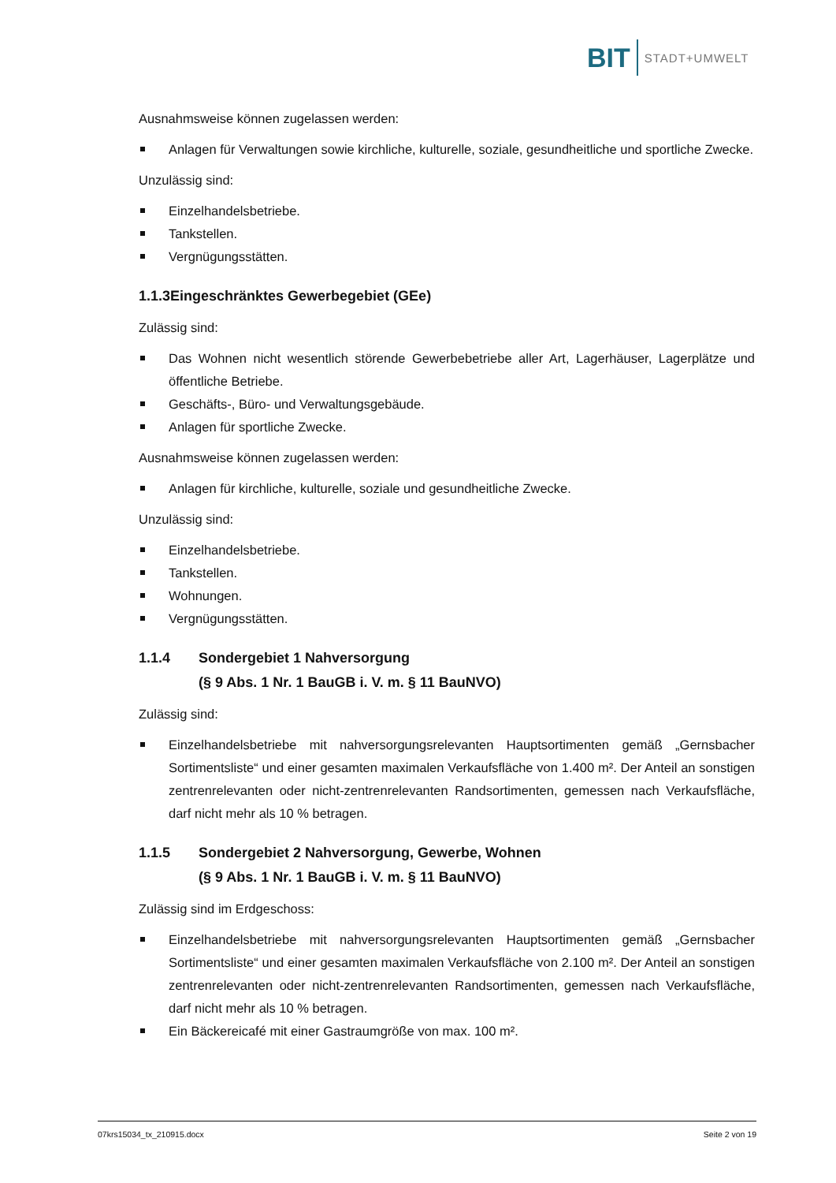BIT STADT+UMWELT
Ausnahmsweise können zugelassen werden:
Anlagen für Verwaltungen sowie kirchliche, kulturelle, soziale, gesundheitliche und sportliche Zwecke.
Unzulässig sind:
Einzelhandelsbetriebe.
Tankstellen.
Vergnügungsstätten.
1.1.3 Eingeschränktes Gewerbegebiet (GEe)
Zulässig sind:
Das Wohnen nicht wesentlich störende Gewerbebetriebe aller Art, Lagerhäuser, Lagerplätze und öffentliche Betriebe.
Geschäfts-, Büro- und Verwaltungsgebäude.
Anlagen für sportliche Zwecke.
Ausnahmsweise können zugelassen werden:
Anlagen für kirchliche, kulturelle, soziale und gesundheitliche Zwecke.
Unzulässig sind:
Einzelhandelsbetriebe.
Tankstellen.
Wohnungen.
Vergnügungsstätten.
1.1.4 Sondergebiet 1 Nahversorgung
(§ 9 Abs. 1 Nr. 1 BauGB i. V. m. § 11 BauNVO)
Zulässig sind:
Einzelhandelsbetriebe mit nahversorgungsrelevanten Hauptsortimenten gemäß „Gernsbacher Sortimentsliste“ und einer gesamten maximalen Verkaufsfläche von 1.400 m². Der Anteil an sonstigen zentrenrelevanten oder nicht-zentrenrelevanten Randsortimenten, gemessen nach Verkaufsfläche, darf nicht mehr als 10 % betragen.
1.1.5 Sondergebiet 2 Nahversorgung, Gewerbe, Wohnen
(§ 9 Abs. 1 Nr. 1 BauGB i. V. m. § 11 BauNVO)
Zulässig sind im Erdgeschoss:
Einzelhandelsbetriebe mit nahversorgungsrelevanten Hauptsortimenten gemäß „Gernsbacher Sortimentsliste“ und einer gesamten maximalen Verkaufsfläche von 2.100 m². Der Anteil an sonstigen zentrenrelevanten oder nicht-zentrenrelevanten Randsortimenten, gemessen nach Verkaufsfläche, darf nicht mehr als 10 % betragen.
Ein Bäckereicafé mit einer Gastraumgröße von max. 100 m².
07krs15034_tx_210915.docx Seite 2 von 19